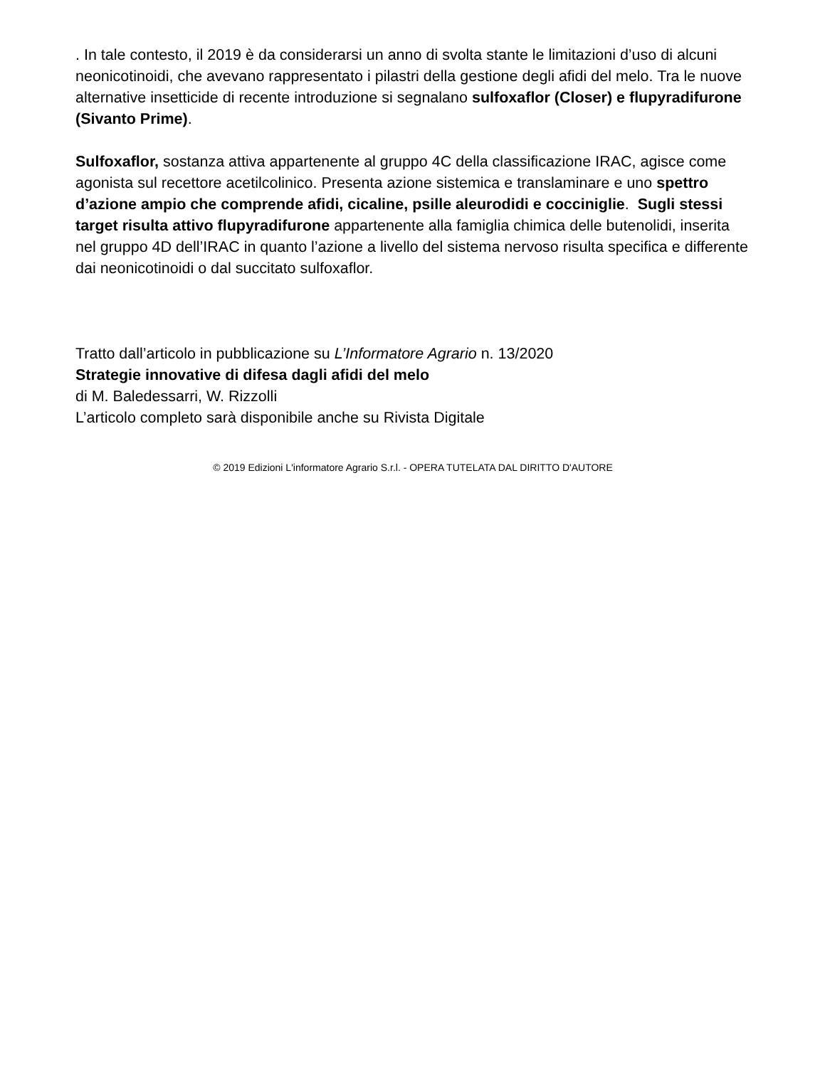. In tale contesto, il 2019 è da considerarsi un anno di svolta stante le limitazioni d’uso di alcuni neonicotinoidi, che avevano rappresentato i pilastri della gestione degli afidi del melo. Tra le nuove alternative insetticide di recente introduzione si segnalano sulfoxaflor (Closer) e flupyradifurone (Sivanto Prime).
Sulfoxaflor, sostanza attiva appartenente al gruppo 4C della classificazione IRAC, agisce come agonista sul recettore acetilcolinico. Presenta azione sistemica e translaminare e uno spettro d’azione ampio che comprende afidi, cicaline, psille aleurodidi e cocciniglie. Sugli stessi target risulta attivo flupyradifurone appartenente alla famiglia chimica delle butenolidi, inserita nel gruppo 4D dell’IRAC in quanto l’azione a livello del sistema nervoso risulta specifica e differente dai neonicotinoidi o dal succitato sulfoxaflor.
Tratto dall’articolo in pubblicazione su L’Informatore Agrario n. 13/2020
Strategie innovative di difesa dagli afidi del melo
di M. Baledessarri, W. Rizzolli
L’articolo completo sarà disponibile anche su Rivista Digitale
© 2019 Edizioni L'informatore Agrario S.r.l. - OPERA TUTELATA DAL DIRITTO D'AUTORE